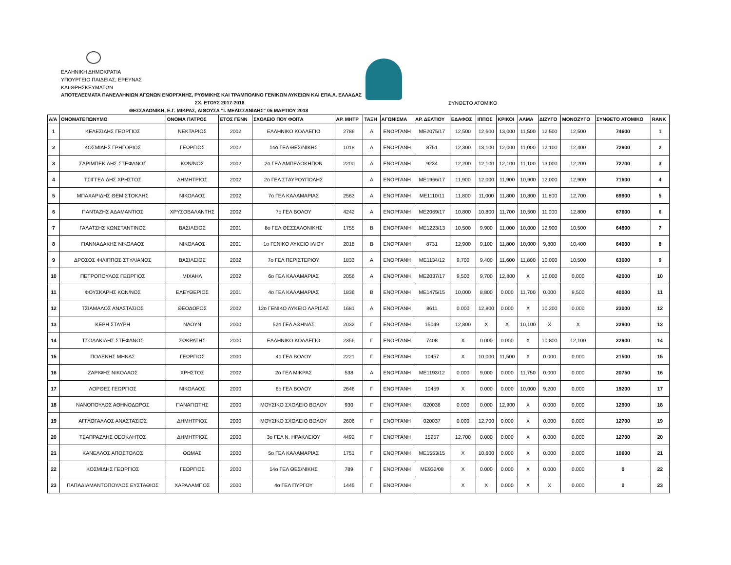ΕΛΛΗΝΙΚΗ ΔΗΜΟΚΡΑΤΙΑ
ΥΠΟΥΡΓΕΙΟ ΠΑΙΔΕΙΑΣ, ΕΡΕΥΝΑΣ
ΚΑΙ ΘΡΗΣΚΕΥΜΑΤΩΝ
ΑΠΟΤΕΛΕΣΜΑΤΑ ΠΑΝΕΛΛΗΝΙΩΝ ΑΓΩΝΩΝ ΕΝΟΡΓΑΝΗΣ, ΡΥΘΜΙΚΗΣ ΚΑΙ ΤΡΑΜΠΟΛΙΝΟ ΓΕΝΙΚΩΝ ΛΥΚΕΙΩΝ ΚΑΙ ΕΠΑ.Λ. ΕΛΛΑΔΑΣ
ΣΧ. ΕΤΟΥΣ 2017-2018 ΣΥΝΘΕΤΟ ΑΤΟΜΙΚΟ
ΘΕΣΣΑΛΟΝΙΚΗ, Ε.Γ. ΜΙΚΡΑΣ, ΑΙΘΟΥΣΑ "Ι. ΜΕΛΙΣΣΑΝΙΔΗΣ" 05 ΜΑΡΤΙΟΥ 2018
| Α/Α | ΟΝΟΜΑΤΕΠΩΝΥΜΟ | ΟΝΟΜΑ ΠΑΤΡΟΣ | ΕΤΟΣ ΓΕΝΝ | ΣΧΟΛΕΙΟ ΠΟΥ ΦΟΙΤΑ | ΑΡ. ΜΗΤΡ | ΤΑΞΗ | ΑΓΩΝΙΣΜΑ | ΑΡ. ΔΕΛΤΙΟΥ | ΕΔΑΦΟΣ | ΙΠΠΟΣ | ΚΡΙΚΟΙ | ΑΛΜΑ | ΔΙΖΥΓΟ | ΜΟΝΟΖΥΓΟ | ΣΥΝΘΕΤΟ ΑΤΟΜΙΚΟ | RANK |
| --- | --- | --- | --- | --- | --- | --- | --- | --- | --- | --- | --- | --- | --- | --- | --- | --- |
| 1 | ΚΕΛΕΣΙΔΗΣ ΓΕΩΡΓΙΟΣ | ΝΕΚΤΑΡΙΟΣ | 2002 | ΕΛΛΗΝΙΚΟ ΚΟΛΛΕΓΙΟ | 2786 | Α | ΕΝΟΡΓΑΝΗ | ΜΕ2075/17 | 12,500 | 12,600 | 13,000 | 11,500 | 12,500 | 12,500 | 74600 | 1 |
| 2 | ΚΟΣΜΙΔΗΣ ΓΡΗΓΟΡΙΟΣ | ΓΕΩΡΓΙΟΣ | 2002 | 14ο ΓΕΛ ΘΕΣ/ΝΙΚΗΣ | 1018 | Α | ΕΝΟΡΓΑΝΗ | 8751 | 12,300 | 13,100 | 12,000 | 11,000 | 12,100 | 12,400 | 72900 | 2 |
| 3 | ΣΑΡΙΜΠΕΚΙΔΗΣ ΣΤΕΦΑΝΟΣ | ΚΩΝ/ΝΟΣ | 2002 | 2ο ΓΕΛ ΑΜΠΕΛΟΚΗΠΩΝ | 2200 | Α | ΕΝΟΡΓΑΝΗ | 9234 | 12,200 | 12,100 | 12,100 | 11,100 | 13,000 | 12,200 | 72700 | 3 |
| 4 | ΤΣΙΓΓΕΛΙΔΗΣ ΧΡΗΣΤΟΣ | ΔΗΜΗΤΡΙΟΣ | 2002 | 2ο ΓΕΛ ΣΤΑΥΡΟΥΠΟΛΗΣ | | Α | ΕΝΟΡΓΑΝΗ | ΜΕ1966/17 | 11,900 | 12,000 | 11,900 | 10,900 | 12,000 | 12,900 | 71600 | 4 |
| 5 | ΜΠΑΧΑΡΙΔΗΣ ΘΕΜΙΣΤΟΚΛΗΣ | ΝΙΚΟΛΑΟΣ | 2002 | 7ο ΓΕΛ ΚΑΛΑΜΑΡΙΑΣ | 2563 | Α | ΕΝΟΡΓΑΝΗ | ΜΕ1110/11 | 11,800 | 11,000 | 11,800 | 10,800 | 11,800 | 12,700 | 69900 | 5 |
| 6 | ΠΑΝΤΑΖΗΣ ΑΔΑΜΑΝΤΙΟΣ | ΧΡΥΣΟΒΑΛΑΝΤΗΣ | 2002 | 7ο ΓΕΛ ΒΟΛΟΥ | 4242 | Α | ΕΝΟΡΓΑΝΗ | ΜΕ2069/17 | 10,800 | 10,800 | 11,700 | 10,500 | 11,000 | 12,800 | 67600 | 6 |
| 7 | ΓΑΛΑΤΣΗΣ ΚΩΝΣΤΑΝΤΙΝΟΣ | ΒΑΣΙΛΕΙΟΣ | 2001 | 8ο ΓΕΛ ΘΕΣΣΑΛΟΝΙΚΗΣ | 1755 | Β | ΕΝΟΡΓΑΝΗ | ΜΕ1223/13 | 10,500 | 9,900 | 11,000 | 10,000 | 12,900 | 10,500 | 64800 | 7 |
| 8 | ΓΙΑΝΝΑΔΑΚΗΣ ΝΙΚΟΛΑΟΣ | ΝΙΚΟΛΑΟΣ | 2001 | 1ο ΓΕΝΙΚΟ ΛΥΚΕΙΟ ΙΛΙΟΥ | 2018 | Β | ΕΝΟΡΓΑΝΗ | 8731 | 12,900 | 9,100 | 11,800 | 10,000 | 9,800 | 10,400 | 64000 | 8 |
| 9 | ΔΡΟΣΟΣ ΦΙΛΙΠΠΟΣ ΣΤΥΛΙΑΝΟΣ | ΒΑΣΙΛΕΙΟΣ | 2002 | 7ο ΓΕΛ ΠΕΡΙΣΤΕΡΙΟΥ | 1833 | Α | ΕΝΟΡΓΑΝΗ | ΜΕ1134/12 | 9,700 | 9,400 | 11,600 | 11,800 | 10,000 | 10,500 | 63000 | 9 |
| 10 | ΠΕΤΡΟΠΟΥΛΟΣ ΓΕΩΡΓΙΟΣ | ΜΙΧΑΗΛ | 2002 | 6ο ΓΕΛ ΚΑΛΑΜΑΡΙΑΣ | 2056 | Α | ΕΝΟΡΓΑΝΗ | ΜΕ2037/17 | 9,500 | 9,700 | 12,800 | Χ | 10,000 | 0.000 | 42000 | 10 |
| 11 | ΦΟΥΣΚΑΡΗΣ ΚΩΝ/ΝΟΣ | ΕΛΕΥΘΕΡΙΟΣ | 2001 | 4ο ΓΕΛ ΚΑΛΑΜΑΡΙΑΣ | 1836 | Β | ΕΝΟΡΓΑΝΗ | ΜΕ1475/15 | 10,000 | 8,800 | 0.000 | 11,700 | 0.000 | 9,500 | 40000 | 11 |
| 12 | ΤΣΙΑΜΑΛΟΣ ΑΝΑΣΤΑΣΙΟΣ | ΘΕΟΔΩΡΟΣ | 2002 | 12ο ΓΕΝΙΚΟ ΛΥΚΕΙΟ ΛΑΡΙΣΑΣ | 1681 | Α | ΕΝΟΡΓΑΝΗ | 8611 | 0.000 | 12,800 | 0.000 | Χ | 10,200 | 0.000 | 23000 | 12 |
| 13 | ΚΕΡΗ ΣΤΑΥΡΗ | ΝΑΟΥΝ | 2000 | 52ο ΓΕΛ ΑΘΗΝΑΣ | 2032 | Γ | ΕΝΟΡΓΑΝΗ | 15049 | 12,800 | Χ | Χ | 10,100 | Χ | Χ | 22900 | 13 |
| 14 | ΤΣΟΛΑΚΙΔΗΣ ΣΤΕΦΑΝΟΣ | ΣΩΚΡΑΤΗΣ | 2000 | ΕΛΛΗΝΙΚΟ ΚΟΛΛΕΓΙΟ | 2356 | Γ | ΕΝΟΡΓΑΝΗ | 7408 | Χ | 0.000 | 0.000 | Χ | 10,800 | 12,100 | 22900 | 14 |
| 15 | ΠΟΛΕΝΗΣ ΜΗΝΑΣ | ΓΕΩΡΓΙΟΣ | 2000 | 4ο ΓΕΛ ΒΟΛΟΥ | 2221 | Γ | ΕΝΟΡΓΑΝΗ | 10457 | Χ | 10,000 | 11,500 | Χ | 0.000 | 0.000 | 21500 | 15 |
| 16 | ΖΑΡΙΦΗΣ ΝΙΚΟΛΑΟΣ | ΧΡΗΣΤΟΣ | 2002 | 2ο ΓΕΛ ΜΙΚΡΑΣ | 538 | Α | ΕΝΟΡΓΑΝΗ | ΜΕ1193/12 | 0.000 | 9,000 | 0.000 | 11,750 | 0.000 | 0.000 | 20750 | 16 |
| 17 | ΛΟΡΘΕΣ ΓΕΩΡΓΙΟΣ | ΝΙΚΟΛΑΟΣ | 2000 | 6ο ΓΕΛ ΒΟΛΟΥ | 2646 | Γ | ΕΝΟΡΓΑΝΗ | 10459 | Χ | 0.000 | 0.000 | 10,000 | 9,200 | 0.000 | 19200 | 17 |
| 18 | ΝΑΝΟΠΟΥΛΟΣ ΑΘΗΝΟΔΩΡΟΣ | ΠΑΝΑΓΙΩΤΗΣ | 2000 | ΜΟΥΣΙΚΟ ΣΧΟΛΕΙΟ ΒΟΛΟΥ | 930 | Γ | ΕΝΟΡΓΑΝΗ | 020036 | 0.000 | 0.000 | 12,900 | Χ | 0.000 | 0.000 | 12900 | 18 |
| 19 | ΑΓΓΛΟΓΑΛΛΟΣ ΑΝΑΣΤΑΣΙΟΣ | ΔΗΜΗΤΡΙΟΣ | 2000 | ΜΟΥΣΙΚΟ ΣΧΟΛΕΙΟ ΒΟΛΟΥ | 2606 | Γ | ΕΝΟΡΓΑΝΗ | 020037 | 0.000 | 12,700 | 0.000 | Χ | 0.000 | 0.000 | 12700 | 19 |
| 20 | ΤΣΑΠΡΑΖΛΗΣ ΘΕΟΚΛΗΤΟΣ | ΔΗΜΗΤΡΙΟΣ | 2000 | 3ο ΓΕΛ Ν. ΗΡΑΚΛΕΙΟΥ | 4492 | Γ | ΕΝΟΡΓΑΝΗ | 15957 | 12,700 | 0.000 | 0.000 | Χ | 0.000 | 0.000 | 12700 | 20 |
| 21 | ΚΑΝΕΛΛΟΣ ΑΠΟΣΤΟΛΟΣ | ΘΩΜΑΣ | 2000 | 5ο ΓΕΛ ΚΑΛΑΜΑΡΙΑΣ | 1751 | Γ | ΕΝΟΡΓΑΝΗ | ΜΕ1553/15 | Χ | 10,600 | 0.000 | Χ | 0.000 | 0.000 | 10600 | 21 |
| 22 | ΚΟΣΜΙΔΗΣ ΓΕΩΡΓΙΟΣ | ΓΕΩΡΓΙΟΣ | 2000 | 14ο ΓΕΛ ΘΕΣ/ΝΙΚΗΣ | 789 | Γ | ΕΝΟΡΓΑΝΗ | ΜΕ932/08 | Χ | 0.000 | 0.000 | Χ | 0.000 | 0.000 | 0 | 22 |
| 23 | ΠΑΠΑΔΙΑΜΑΝΤΟΠΟΥΛΟΣ ΕΥΣΤΑΘΙΟΣ | ΧΑΡΑΛΑΜΠΟΣ | 2000 | 4ο ΓΕΛ ΠΥΡΓΟΥ | 1445 | Γ | ΕΝΟΡΓΑΝΗ | | Χ | Χ | 0.000 | Χ | Χ | 0.000 | 0 | 23 |